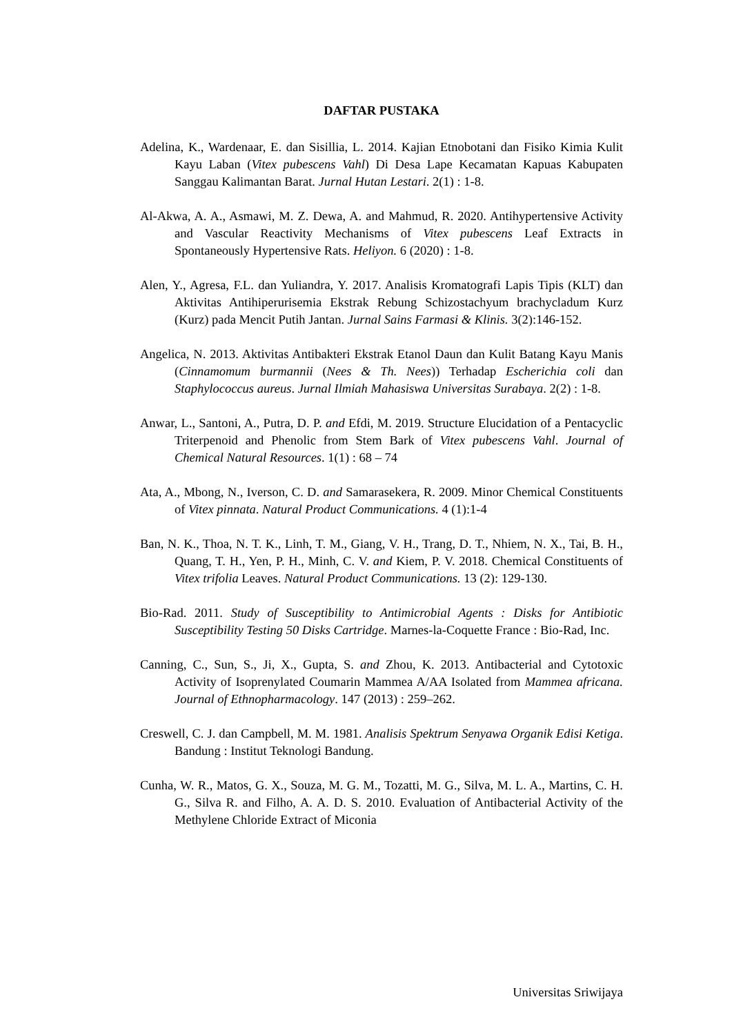DAFTAR PUSTAKA
Adelina, K., Wardenaar, E. dan Sisillia, L. 2014. Kajian Etnobotani dan Fisiko Kimia Kulit Kayu Laban (Vitex pubescens Vahl) Di Desa Lape Kecamatan Kapuas Kabupaten Sanggau Kalimantan Barat. Jurnal Hutan Lestari. 2(1) : 1-8.
Al-Akwa, A. A., Asmawi, M. Z. Dewa, A. and Mahmud, R. 2020. Antihypertensive Activity and Vascular Reactivity Mechanisms of Vitex pubescens Leaf Extracts in Spontaneously Hypertensive Rats. Heliyon. 6 (2020) : 1-8.
Alen, Y., Agresa, F.L. dan Yuliandra, Y. 2017. Analisis Kromatografi Lapis Tipis (KLT) dan Aktivitas Antihiperurisemia Ekstrak Rebung Schizostachyum brachycladum Kurz (Kurz) pada Mencit Putih Jantan. Jurnal Sains Farmasi & Klinis. 3(2):146-152.
Angelica, N. 2013. Aktivitas Antibakteri Ekstrak Etanol Daun dan Kulit Batang Kayu Manis (Cinnamomum burmannii (Nees & Th. Nees)) Terhadap Escherichia coli dan Staphylococcus aureus. Jurnal Ilmiah Mahasiswa Universitas Surabaya. 2(2) : 1-8.
Anwar, L., Santoni, A., Putra, D. P. and Efdi, M. 2019. Structure Elucidation of a Pentacyclic Triterpenoid and Phenolic from Stem Bark of Vitex pubescens Vahl. Journal of Chemical Natural Resources. 1(1) : 68 – 74
Ata, A., Mbong, N., Iverson, C. D. and Samarasekera, R. 2009. Minor Chemical Constituents of Vitex pinnata. Natural Product Communications. 4 (1):1-4
Ban, N. K., Thoa, N. T. K., Linh, T. M., Giang, V. H., Trang, D. T., Nhiem, N. X., Tai, B. H., Quang, T. H., Yen, P. H., Minh, C. V. and Kiem, P. V. 2018. Chemical Constituents of Vitex trifolia Leaves. Natural Product Communications. 13 (2): 129-130.
Bio-Rad. 2011. Study of Susceptibility to Antimicrobial Agents : Disks for Antibiotic Susceptibility Testing 50 Disks Cartridge. Marnes-la-Coquette France : Bio-Rad, Inc.
Canning, C., Sun, S., Ji, X., Gupta, S. and Zhou, K. 2013. Antibacterial and Cytotoxic Activity of Isoprenylated Coumarin Mammea A/AA Isolated from Mammea africana. Journal of Ethnopharmacology. 147 (2013) : 259–262.
Creswell, C. J. dan Campbell, M. M. 1981. Analisis Spektrum Senyawa Organik Edisi Ketiga. Bandung : Institut Teknologi Bandung.
Cunha, W. R., Matos, G. X., Souza, M. G. M., Tozatti, M. G., Silva, M. L. A., Martins, C. H. G., Silva R. and Filho, A. A. D. S. 2010. Evaluation of Antibacterial Activity of the Methylene Chloride Extract of Miconia
Universitas Sriwijaya